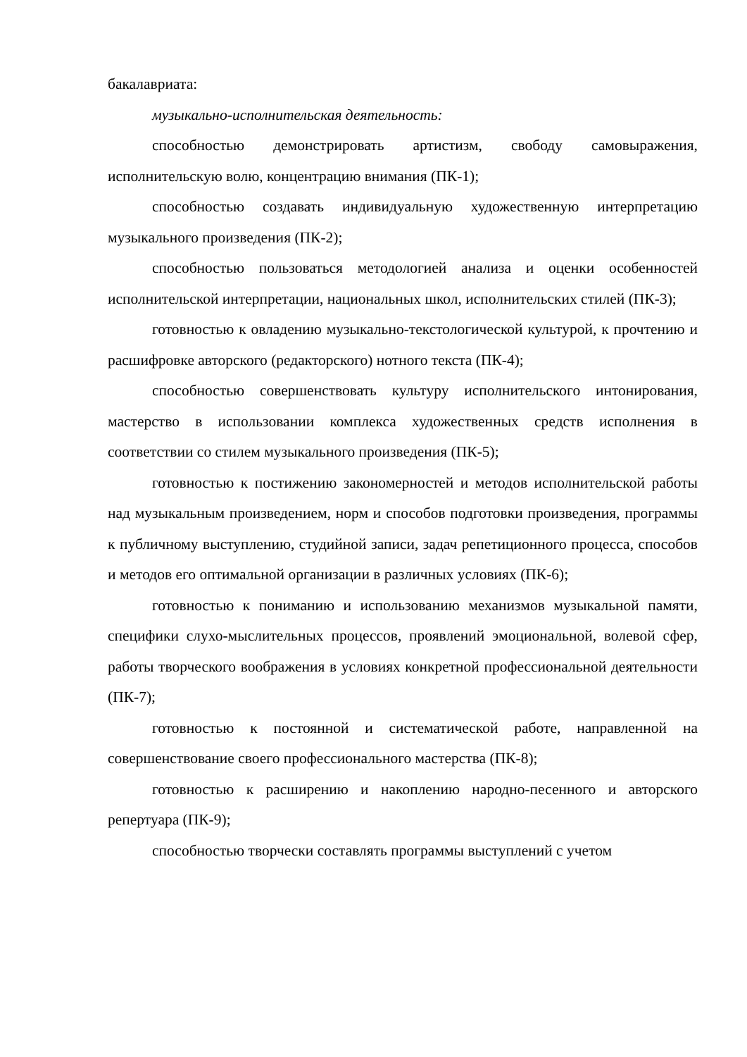бакалавриата:
музыкально-исполнительская деятельность:
способностью демонстрировать артистизм, свободу самовыражения, исполнительскую волю, концентрацию внимания (ПК-1);
способностью создавать индивидуальную художественную интерпретацию музыкального произведения (ПК-2);
способностью пользоваться методологией анализа и оценки особенностей исполнительской интерпретации, национальных школ, исполнительских стилей (ПК-3);
готовностью к овладению музыкально-текстологической культурой, к прочтению и расшифровке авторского (редакторского) нотного текста (ПК-4);
способностью совершенствовать культуру исполнительского интонирования, мастерство в использовании комплекса художественных средств исполнения в соответствии со стилем музыкального произведения (ПК-5);
готовностью к постижению закономерностей и методов исполнительской работы над музыкальным произведением, норм и способов подготовки произведения, программы к публичному выступлению, студийной записи, задач репетиционного процесса, способов и методов его оптимальной организации в различных условиях (ПК-6);
готовностью к пониманию и использованию механизмов музыкальной памяти, специфики слухо-мыслительных процессов, проявлений эмоциональной, волевой сфер, работы творческого воображения в условиях конкретной профессиональной деятельности (ПК-7);
готовностью к постоянной и систематической работе, направленной на совершенствование своего профессионального мастерства (ПК-8);
готовностью к расширению и накоплению народно-песенного и авторского репертуара (ПК-9);
способностью творчески составлять программы выступлений с учетом